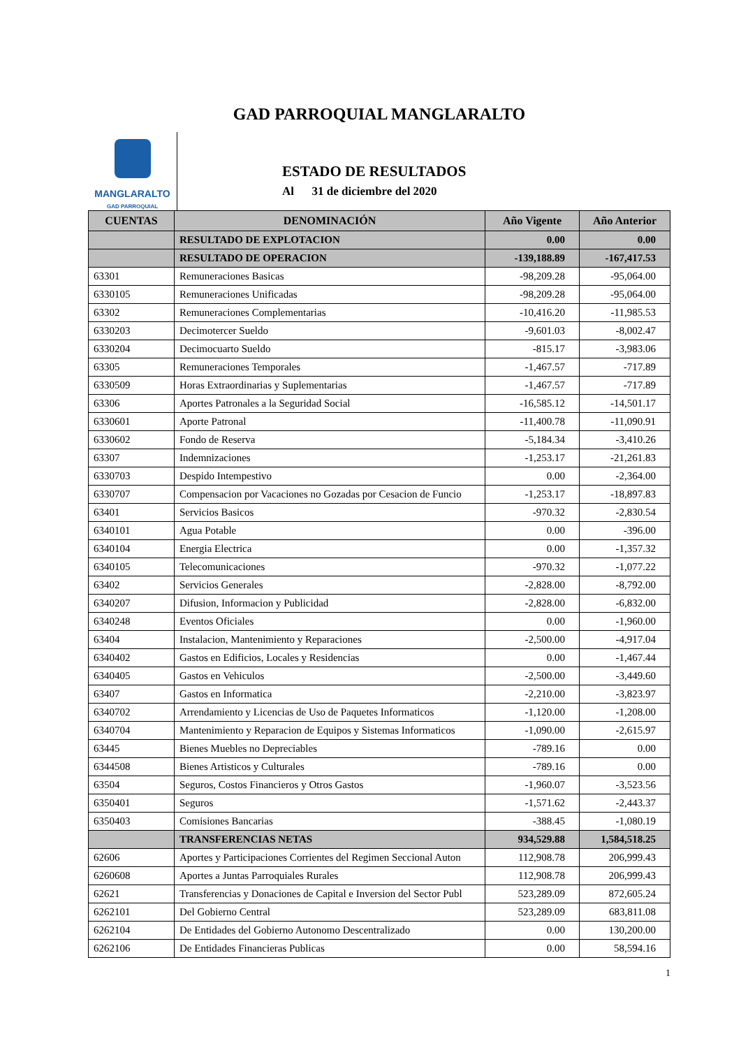GAD PARROQUIAL MANGLARALTO
MANGLARALTO
GAD PARROQUIAL
ESTADO DE RESULTADOS
Al 31 de diciembre del 2020
| CUENTAS | DENOMINACIÓN | Año Vigente | Año Anterior |
| --- | --- | --- | --- |
| | RESULTADO DE EXPLOTACION | 0.00 | 0.00 |
| | RESULTADO DE OPERACION | -139,188.89 | -167,417.53 |
| 63301 | Remuneraciones Basicas | -98,209.28 | -95,064.00 |
| 6330105 | Remuneraciones Unificadas | -98,209.28 | -95,064.00 |
| 63302 | Remuneraciones Complementarias | -10,416.20 | -11,985.53 |
| 6330203 | Decimotercer Sueldo | -9,601.03 | -8,002.47 |
| 6330204 | Decimocuarto Sueldo | -815.17 | -3,983.06 |
| 63305 | Remuneraciones Temporales | -1,467.57 | -717.89 |
| 6330509 | Horas Extraordinarias y Suplementarias | -1,467.57 | -717.89 |
| 63306 | Aportes Patronales a la Seguridad Social | -16,585.12 | -14,501.17 |
| 6330601 | Aporte Patronal | -11,400.78 | -11,090.91 |
| 6330602 | Fondo de Reserva | -5,184.34 | -3,410.26 |
| 63307 | Indemnizaciones | -1,253.17 | -21,261.83 |
| 6330703 | Despido Intempestivo | 0.00 | -2,364.00 |
| 6330707 | Compensacion por Vacaciones no Gozadas por Cesacion de Funcio | -1,253.17 | -18,897.83 |
| 63401 | Servicios Basicos | -970.32 | -2,830.54 |
| 6340101 | Agua Potable | 0.00 | -396.00 |
| 6340104 | Energia Electrica | 0.00 | -1,357.32 |
| 6340105 | Telecomunicaciones | -970.32 | -1,077.22 |
| 63402 | Servicios Generales | -2,828.00 | -8,792.00 |
| 6340207 | Difusion, Informacion y Publicidad | -2,828.00 | -6,832.00 |
| 6340248 | Eventos Oficiales | 0.00 | -1,960.00 |
| 63404 | Instalacion, Mantenimiento y Reparaciones | -2,500.00 | -4,917.04 |
| 6340402 | Gastos en Edificios, Locales y Residencias | 0.00 | -1,467.44 |
| 6340405 | Gastos en Vehiculos | -2,500.00 | -3,449.60 |
| 63407 | Gastos en Informatica | -2,210.00 | -3,823.97 |
| 6340702 | Arrendamiento y Licencias de Uso de Paquetes Informaticos | -1,120.00 | -1,208.00 |
| 6340704 | Mantenimiento y Reparacion de Equipos y Sistemas Informaticos | -1,090.00 | -2,615.97 |
| 63445 | Bienes Muebles no Depreciables | -789.16 | 0.00 |
| 6344508 | Bienes Artisticos y Culturales | -789.16 | 0.00 |
| 63504 | Seguros, Costos Financieros y Otros Gastos | -1,960.07 | -3,523.56 |
| 6350401 | Seguros | -1,571.62 | -2,443.37 |
| 6350403 | Comisiones Bancarias | -388.45 | -1,080.19 |
| | TRANSFERENCIAS NETAS | 934,529.88 | 1,584,518.25 |
| 62606 | Aportes y Participaciones Corrientes del Regimen Seccional Auton | 112,908.78 | 206,999.43 |
| 6260608 | Aportes a Juntas Parroquiales Rurales | 112,908.78 | 206,999.43 |
| 62621 | Transferencias y Donaciones de Capital e Inversion del Sector Publ | 523,289.09 | 872,605.24 |
| 6262101 | Del Gobierno Central | 523,289.09 | 683,811.08 |
| 6262104 | De Entidades del Gobierno Autonomo Descentralizado | 0.00 | 130,200.00 |
| 6262106 | De Entidades Financieras Publicas | 0.00 | 58,594.16 |
1